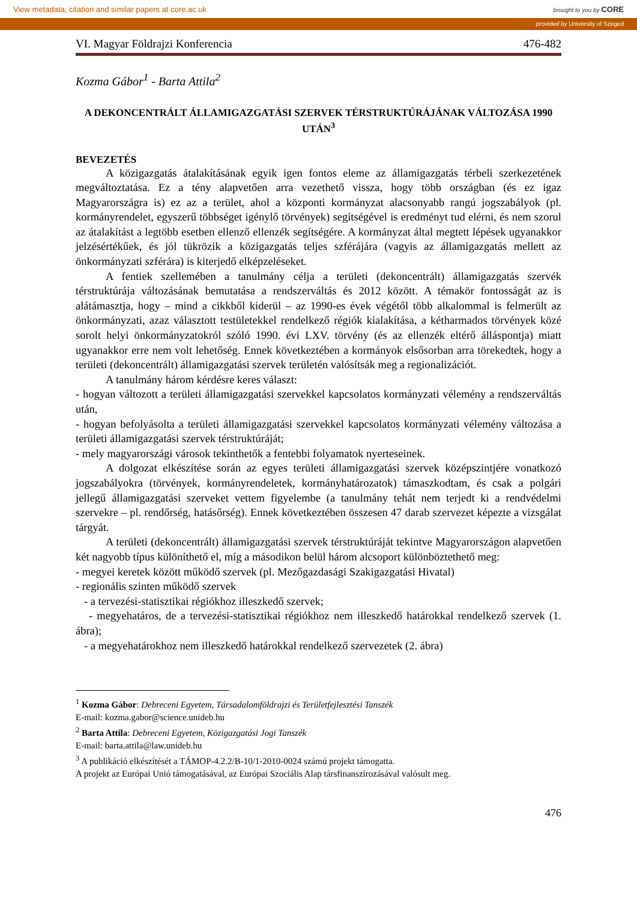View metadata, citation and similar papers at core.ac.uk brought to you by CORE
provided by University of Szeged
VI. Magyar Földrajzi Konferencia 476-482
Kozma Gábor<sup>1</sup> - Barta Attila<sup>2</sup>
A DEKONCENTRÁLT ÁLLAMIGAZGATÁSI SZERVEK TÉRSTRUKTÚRÁJÁNAK VÁLTOZÁSA 1990 UTÁN<sup>3</sup>
BEVEZETÉS
A közigazgatás átalakításának egyik igen fontos eleme az államigazgatás térbeli szerkezetének megváltoztatása. Ez a tény alapvetően arra vezethető vissza, hogy több országban (és ez igaz Magyarországra is) ez az a terület, ahol a központi kormányzat alacsonyabb rangú jogszabályok (pl. kormányrendelet, egyszerű többséget igénylő törvények) segítségével is eredményt tud elérni, és nem szorul az átalakítást a legtöbb esetben ellenző ellenzék segítségére. A kormányzat által megtett lépések ugyanakkor jelzésértékűek, és jól tükrözik a közigazgatás teljes szférájára (vagyis az államigazgatás mellett az önkormányzati szférára) is kiterjedő elképzeléseket.
A fentiek szellemében a tanulmány célja a területi (dekoncentrált) államigazgatás szervék térstruktúrája változásának bemutatása a rendszerváltás és 2012 között. A témakör fontosságát az is alátámasztja, hogy – mind a cikkből kiderül – az 1990-es évek végétől több alkalommal is felmerült az önkormányzati, azaz választott testületekkel rendelkező régiók kialakítása, a kétharmados törvények közé sorolt helyi önkormányzatokról szóló 1990. évi LXV. törvény (és az ellenzék eltérő álláspontja) miatt ugyanakkor erre nem volt lehetőség. Ennek következtében a kormányok elsősorban arra törekedtek, hogy a területi (dekoncentrált) államigazgatási szervek területén valósítsák meg a regionalizációt.
A tanulmány három kérdésre keres választ:
- hogyan változott a területi államigazgatási szervekkel kapcsolatos kormányzati vélemény a rendszerváltás után,
- hogyan befolyásolta a területi államigazgatási szervekkel kapcsolatos kormányzati vélemény változása a területi államigazgatási szervek térstruktúráját;
- mely magyarországi városok tekinthetők a fentebbi folyamatok nyerteseinek.
A dolgozat elkészítése során az egyes területi államigazgatási szervek középszintjére vonatkozó jogszabályokra (törvények, kormányrendeletek, kormányhatározatok) támaszkodtam, és csak a polgári jellegű államigazgatási szerveket vettem figyelembe (a tanulmány tehát nem terjedt ki a rendvédelmi szervekre – pl. rendőrség, hatásőrség). Ennek következtében összesen 47 darab szervezet képezte a vizsgálat tárgyát.
A területi (dekoncentrált) államigazgatási szervek térstruktúráját tekintve Magyarországon alapvetően két nagyobb típus különíthető el, míg a másodikon belül három alcsoport különböztethető meg:
- megyei keretek között működő szervek (pl. Mezőgazdasági Szakigazgatási Hivatal)
- regionális szinten működő szervek
- a tervezési-statisztikai régiókhoz illeszkedő szervek;
- megyehatáros, de a tervezési-statisztikai régiókhoz nem illeszkedő határokkal rendelkező szervek (1. ábra);
- a megyehatárokhoz nem illeszkedő határokkal rendelkező szervezetek (2. ábra)
<sup>1</sup> Kozma Gábor: Debreceni Egyetem, Társadalomföldrajzi és Területfejlesztési Tanszék
E-mail: kozma.gabor@science.unideb.hu
<sup>2</sup> Barta Attila: Debreceni Egyetem, Közigazgatási Jogi Tanszék
E-mail: barta.attila@law.unideb.hu
<sup>3</sup> A publikáció elkészítését a TÁMOP-4.2.2/B-10/1-2010-0024 számú projekt támogatta.
A projekt az Európai Unió támogatásával, az Európai Szociális Alap társfinanszírozásával valósult meg.
476